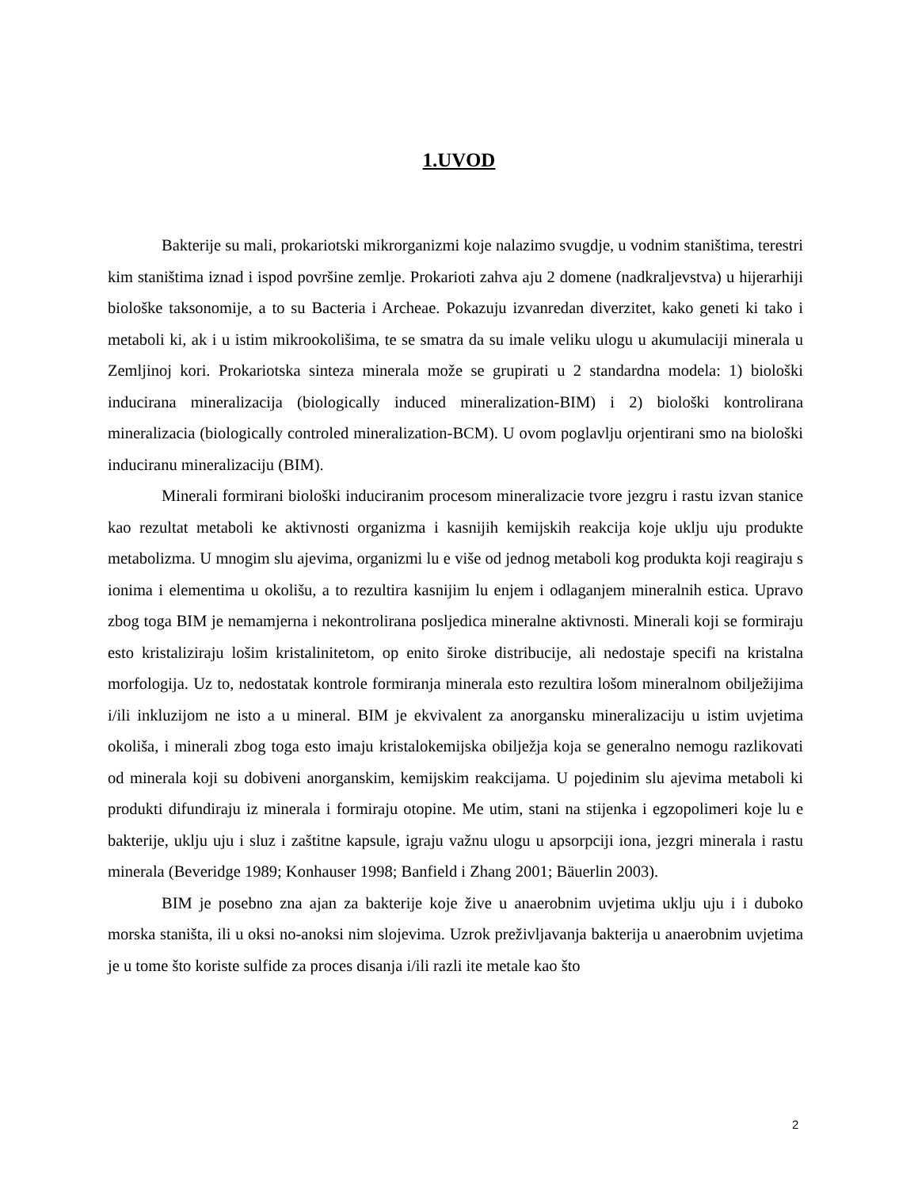1.UVOD
Bakterije su mali, prokariotski mikrorganizmi koje nalazimo svugdje, u vodnim staništima, terestri kim staništima iznad i ispod površine zemlje. Prokarioti zahva aju 2 domene (nadkraljevstva) u hijerarhiji biološke taksonomije, a to su Bacteria i Archeae. Pokazuju izvanredan diverzitet, kako geneti ki tako i metaboli ki, ak i u istim mikrookolišima, te se smatra da su imale veliku ulogu u akumulaciji minerala u Zemljinoj kori. Prokariotska sinteza minerala može se grupirati u 2 standardna modela: 1) biološki inducirana mineralizacija (biologically induced mineralization-BIM) i 2) biološki kontrolirana mineralizacia (biologically controled mineralization-BCM). U ovom poglavlju orjentirani smo na biološki induciranu mineralizaciju (BIM).
Minerali formirani biološki induciranim procesom mineralizacie tvore jezgru i rastu izvan stanice kao rezultat metaboli ke aktivnosti organizma i kasnijih kemijskih reakcija koje uklju uju produkte metabolizma. U mnogim slu ajevima, organizmi lu e više od jednog metaboli kog produkta koji reagiraju s ionima i elementima u okolišu, a to rezultira kasnijim lu enjem i odlaganjem mineralnih estica. Upravo zbog toga BIM je nemamjerna i nekontrolirana posljedica mineralne aktivnosti. Minerali koji se formiraju esto kristaliziraju lošim kristalinitetom, op enito široke distribucije, ali nedostaje specifi na kristalna morfologija. Uz to, nedostatak kontrole formiranja minerala esto rezultira lošom mineralnom obilježijima i/ili inkluzijom ne isto a u mineral. BIM je ekvivalent za anorgansku mineralizaciju u istim uvjetima okoliša, i minerali zbog toga esto imaju kristalokemijska obilježja koja se generalno nemogu razlikovati od minerala koji su dobiveni anorganskim, kemijskim reakcijama. U pojedinim slu ajevima metaboli ki produkti difundiraju iz minerala i formiraju otopine. Me utim, stani na stijenka i egzopolimeri koje lu e bakterije, uklju uju i sluz i zaštitne kapsule, igraju važnu ulogu u apsorpciji iona, jezgri minerala i rastu minerala (Beveridge 1989; Konhauser 1998; Banfield i Zhang 2001; Bäuerlin 2003).
BIM je posebno zna ajan za bakterije koje žive u anaerobnim uvjetima uklju uju i i duboko morska staništa, ili u oksi no-anoksi nim slojevima. Uzrok preživljavanja bakterija u anaerobnim uvjetima je u tome što koriste sulfide za proces disanja i/ili razli ite metale kao što
2